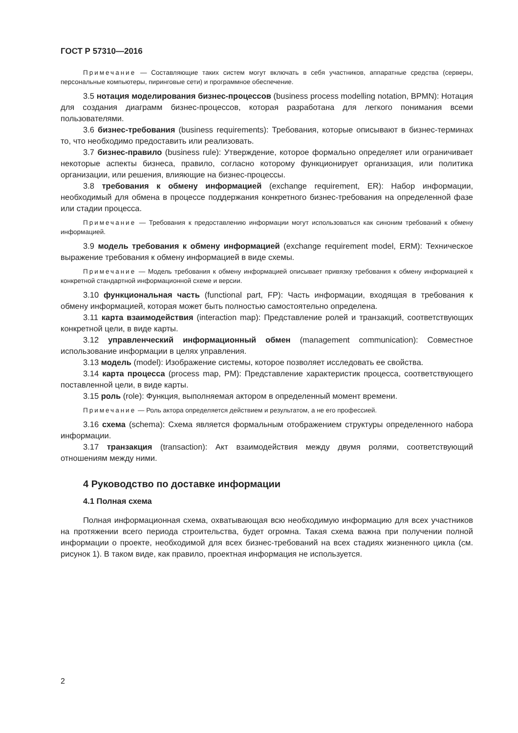ГОСТ Р 57310—2016
Примечание — Составляющие таких систем могут включать в себя участников, аппаратные средства (серверы, персональные компьютеры, пиринговые сети) и программное обеспечение.
3.5 нотация моделирования бизнес-процессов (business process modelling notation, BPMN): Нотация для создания диаграмм бизнес-процессов, которая разработана для легкого понимания всеми пользователями.
3.6 бизнес-требования (business requirements): Требования, которые описывают в бизнес-терминах то, что необходимо предоставить или реализовать.
3.7 бизнес-правило (business rule): Утверждение, которое формально определяет или ограничивает некоторые аспекты бизнеса, правило, согласно которому функционирует организация, или политика организации, или решения, влияющие на бизнес-процессы.
3.8 требования к обмену информацией (exchange requirement, ER): Набор информации, необходимый для обмена в процессе поддержания конкретного бизнес-требования на определенной фазе или стадии процесса.
Примечание — Требования к предоставлению информации могут использоваться как синоним требований к обмену информацией.
3.9 модель требования к обмену информацией (exchange requirement model, ERM): Техническое выражение требования к обмену информацией в виде схемы.
Примечание — Модель требования к обмену информацией описывает привязку требования к обмену информацией к конкретной стандартной информационной схеме и версии.
3.10 функциональная часть (functional part, FP): Часть информации, входящая в требования к обмену информацией, которая может быть полностью самостоятельно определена.
3.11 карта взаимодействия (interaction map): Представление ролей и транзакций, соответствующих конкретной цели, в виде карты.
3.12 управленческий информационный обмен (management communication): Совместное использование информации в целях управления.
3.13 модель (model): Изображение системы, которое позволяет исследовать ее свойства.
3.14 карта процесса (process map, PM): Представление характеристик процесса, соответствующего поставленной цели, в виде карты.
3.15 роль (role): Функция, выполняемая актором в определенный момент времени.
Примечание — Роль актора определяется действием и результатом, а не его профессией.
3.16 схема (schema): Схема является формальным отображением структуры определенного набора информации.
3.17 транзакция (transaction): Акт взаимодействия между двумя ролями, соответствующий отношениям между ними.
4 Руководство по доставке информации
4.1 Полная схема
Полная информационная схема, охватывающая всю необходимую информацию для всех участников на протяжении всего периода строительства, будет огромна. Такая схема важна при получении полной информации о проекте, необходимой для всех бизнес-требований на всех стадиях жизненного цикла (см. рисунок 1). В таком виде, как правило, проектная информация не используется.
2